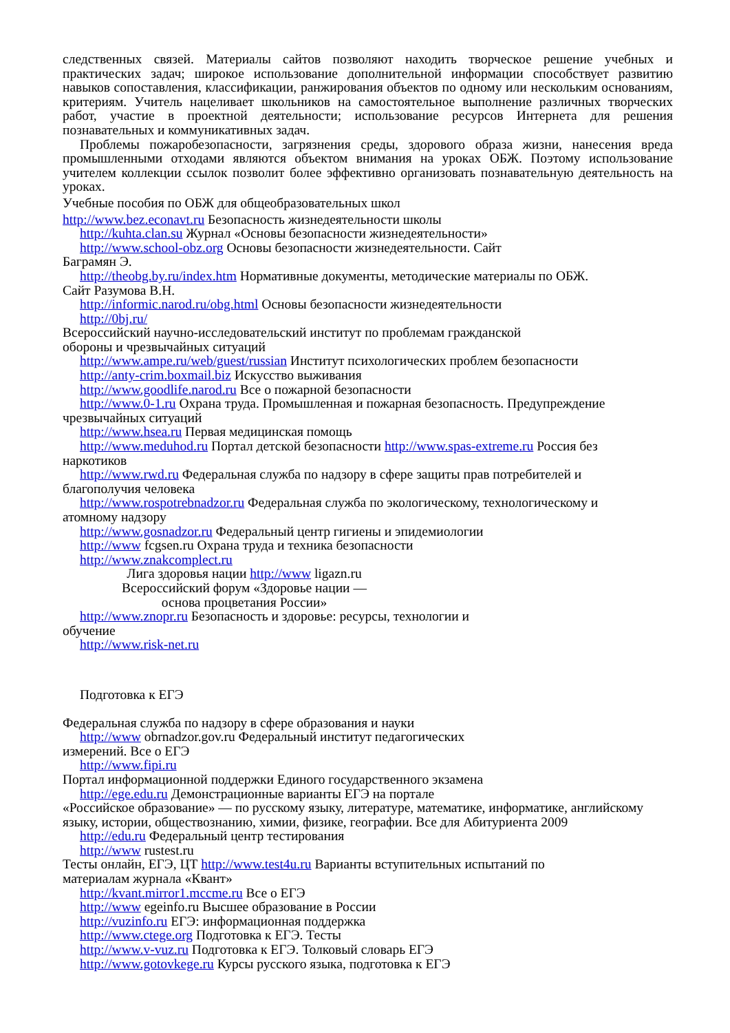следственных связей. Материалы сайтов позволяют находить творческое решение учебных и практических задач; широкое использование дополнительной информации способствует развитию навыков сопоставления, классификации, ранжирования объектов по одному или нескольким основаниям, критериям. Учитель нацеливает школьников на самостоятельное выполнение различных творческих работ, участие в проектной деятельности; использование ресурсов Интернета для решения познавательных и коммуникативных задач.
Проблемы пожаробезопасности, загрязнения среды, здорового образа жизни, нанесения вреда промышленными отходами являются объектом внимания на уроках ОБЖ. Поэтому использование учителем коллекции ссылок позволит более эффективно организовать познавательную деятельность на уроках.
Учебные пособия по ОБЖ для общеобразовательных школ
http://www.bez.econavt.ru Безопасность жизнедеятельности школы
http://kuhta.clan.su Журнал «Основы безопасности жизнедеятельности»
http://www.school-obz.org Основы безопасности жизнедеятельности. Сайт
Баграмян Э.
http://theobg.by.ru/index.htm Нормативные документы, методические материалы по ОБЖ.
Сайт Разумова В.Н.
http://informic.narod.ru/obg.html Основы безопасности жизнедеятельности
http://0bj.ru/
Всероссийский научно-исследовательский институт по проблемам гражданской
обороны и чрезвычайных ситуаций
http://www.ampe.ru/web/guest/russian Институт психологических проблем безопасности
http://anty-crim.boxmail.biz Искусство выживания
http://www.goodlife.narod.ru Все о пожарной безопасности
http://www.0-1.ru Охрана труда. Промышленная и пожарная безопасность. Предупреждение
чрезвычайных ситуаций
http://www.hsea.ru Первая медицинская помощь
http://www.meduhod.ru Портал детской безопасности http://www.spas-extreme.ru Россия без
наркотиков
http://www.rwd.ru Федеральная служба по надзору в сфере защиты прав потребителей и
благополучия человека
http://www.rospotrebnadzor.ru Федеральная служба по экологическому, технологическому и
атомному надзору
http://www.gosnadzor.ru Федеральный центр гигиены и эпидемиологии
http://www fcgsen.ru Охрана труда и техника безопасности
http://www.znakcomplect.ru
Лига здоровья нации http://www ligazn.ru
Всероссийский форум «Здоровье нации —
основа процветания России»
http://www.znopr.ru Безопасность и здоровье: ресурсы, технологии и
обучение
http://www.risk-net.ru
Подготовка к ЕГЭ
Федеральная служба по надзору в сфере образования и науки
http://www obrnadzor.gov.ru Федеральный институт педагогических
измерений. Все о ЕГЭ
http://www.fipi.ru
Портал информационной поддержки Единого государственного экзамена
http://ege.edu.ru Демонстрационные варианты ЕГЭ на портале
«Российское образование» — по русскому языку, литературе, математике, информатике, английскому языку, истории, обществознанию, химии, физике, географии. Все для Абитуриента 2009
http://edu.ru Федеральный центр тестирования
http://www rustest.ru
Тесты онлайн, ЕГЭ, ЦТ http://www.test4u.ru Варианты вступительных испытаний по
материалам журнала «Квант»
http://kvant.mirror1.mccme.ru Все о ЕГЭ
http://www egeinfo.ru Высшее образование в России
http://vuzinfo.ru ЕГЭ: информационная поддержка
http://www.ctege.org Подготовка к ЕГЭ. Тесты
http://www.v-vuz.ru Подготовка к ЕГЭ. Толковый словарь ЕГЭ
http://www.gotovkege.ru Курсы русского языка, подготовка к ЕГЭ